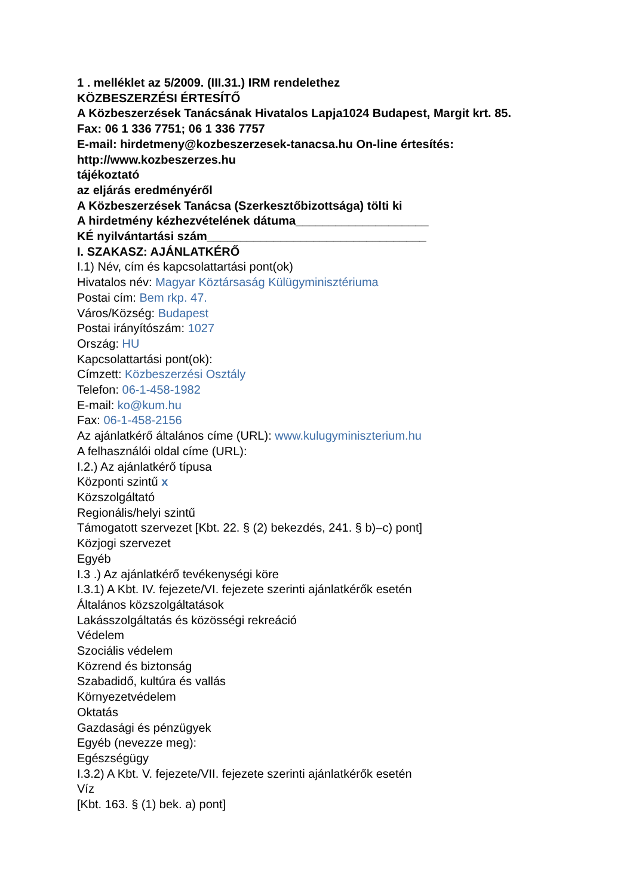1 . melléklet az 5/2009. (III.31.) IRM rendelethez
KÖZBESZERZÉSI ÉRTESÍTŐ
A Közbeszerzések Tanácsának Hivatalos Lapja1024 Budapest, Margit krt. 85.
Fax: 06 1 336 7751; 06 1 336 7757
E-mail: hirdetmeny@kozbeszerzesek-tanacsa.hu On-line értesítés: http://www.kozbeszerzes.hu
tájékoztató
az eljárás eredményéről
A Közbeszerzések Tanácsa (Szerkesztőbizottsága) tölti ki
A hirdetmény kézhezvételének dátuma____________________
KÉ nyilvántartási szám_________________________________
I. SZAKASZ: AJÁNLATKÉRŐ
I.1) Név, cím és kapcsolattartási pont(ok)
Hivatalos név: Magyar Köztársaság Külügyminisztériuma
Postai cím: Bem rkp. 47.
Város/Község: Budapest
Postai irányítószám: 1027
Ország: HU
Kapcsolattartási pont(ok):
Címzett: Közbeszerzési Osztály
Telefon: 06-1-458-1982
E-mail: ko@kum.hu
Fax: 06-1-458-2156
Az ajánlatkérő általános címe (URL): www.kulugyminiszterium.hu
A felhasználói oldal címe (URL):
I.2.) Az ajánlatkérő típusa
Központi szintű x
Közszolgáltató
Regionális/helyi szintű
Támogatott szervezet [Kbt. 22. § (2) bekezdés, 241. § b)–c) pont]
Közjogi szervezet
Egyéb
I.3 .) Az ajánlatkérő tevékenységi köre
I.3.1) A Kbt. IV. fejezete/VI. fejezete szerinti ajánlatkérők esetén
Általános közszolgáltatások
Lakásszolgáltatás és közösségi rekreáció
Védelem
Szociális védelem
Közrend és biztonság
Szabadidő, kultúra és vallás
Környezetvédelem
Oktatás
Gazdasági és pénzügyek
Egyéb (nevezze meg):
Egészségügy
I.3.2) A Kbt. V. fejezete/VII. fejezete szerinti ajánlatkérők esetén
Víz
[Kbt. 163. § (1) bek. a) pont]